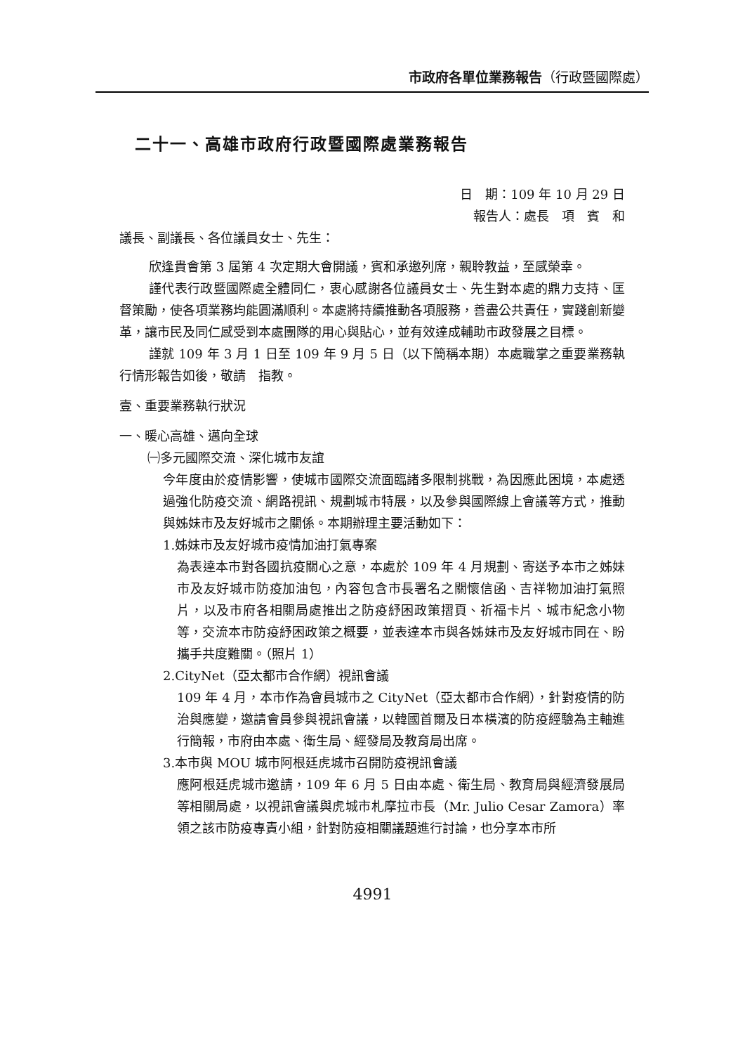市政府各單位業務報告（行政暨國際處）
二十一、高雄市政府行政暨國際處業務報告
日　期：109 年 10 月 29 日
報告人：處長　項　賓　和
議長、副議長、各位議員女士、先生：
欣逢貴會第 3 屆第 4 次定期大會開議，賓和承邀列席，親聆教益，至感榮幸。
謹代表行政暨國際處全體同仁，衷心感謝各位議員女士、先生對本處的鼎力支持、匡督策勵，使各項業務均能圓滿順利。本處將持續推動各項服務，善盡公共責任，實踐創新變革，讓市民及同仁感受到本處團隊的用心與貼心，並有效達成輔助市政發展之目標。
謹就 109 年 3 月 1 日至 109 年 9 月 5 日（以下簡稱本期）本處職掌之重要業務執行情形報告如後，敬請　指教。
壹、重要業務執行狀況
一、暖心高雄、邁向全球
㈠多元國際交流、深化城市友誼
今年度由於疫情影響，使城市國際交流面臨諸多限制挑戰，為因應此困境，本處透過強化防疫交流、網路視訊、規劃城市特展，以及參與國際線上會議等方式，推動與姊妹市及友好城市之關係。本期辦理主要活動如下：
1.姊妹市及友好城市疫情加油打氣專案
為表達本市對各國抗疫關心之意，本處於 109 年 4 月規劃、寄送予本市之姊妹市及友好城市防疫加油包，內容包含市長署名之關懷信函、吉祥物加油打氣照片，以及市府各相關局處推出之防疫紓困政策摺頁、祈福卡片、城市紀念小物等，交流本市防疫紓困政策之概要，並表達本市與各姊妹市及友好城市同在、盼攜手共度難關。（照片 1）
2.CityNet（亞太都市合作網）視訊會議
109 年 4 月，本市作為會員城市之 CityNet（亞太都市合作網），針對疫情的防治與應變，邀請會員參與視訊會議，以韓國首爾及日本橫濱的防疫經驗為主軸進行簡報，市府由本處、衛生局、經發局及教育局出席。
3.本市與 MOU 城市阿根廷虎城市召開防疫視訊會議
應阿根廷虎城市邀請，109 年 6 月 5 日由本處、衛生局、教育局與經濟發展局等相關局處，以視訊會議與虎城市札摩拉市長（Mr. Julio Cesar Zamora）率領之該市防疫專責小組，針對防疫相關議題進行討論，也分享本市所
4991